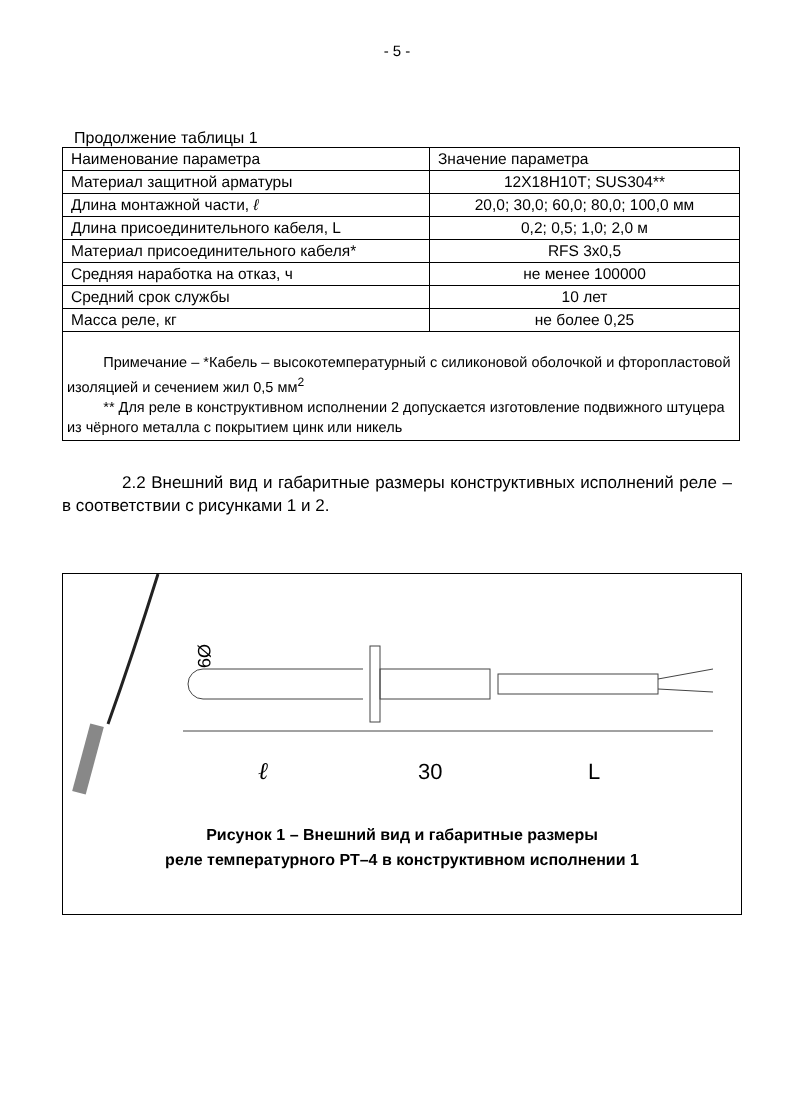- 5 -
Продолжение таблицы 1
| Наименование параметра | Значение параметра |
| Материал защитной арматуры | 12Х18Н10Т; SUS304** |
| Длина монтажной части, ℓ | 20,0; 30,0; 60,0; 80,0; 100,0 мм |
| Длина присоединительного кабеля, L | 0,2; 0,5; 1,0; 2,0 м |
| Материал присоединительного кабеля* | RFS 3х0,5 |
| Средняя наработка на отказ, ч | не менее 100000 |
| Средний срок службы | 10 лет |
| Масса реле, кг | не более 0,25 |
| Примечание – *Кабель – высокотемпературный с силиконовой оболочкой и фторопластовой изоляцией и сечением жил 0,5 мм<sup>2</sup> ** Для реле в конструктивном исполнении 2 допускается изготовление подвижного штуцера из чёрного металла с покрытием цинк или никель | |
2.2 Внешний вид и габаритные размеры конструктивных исполнений реле – в соответствии с рисунками 1 и 2.
ℓ
30
L
Ø9
Рисунок 1 – Внешний вид и габаритные размеры
реле температурного РТ–4 в конструктивном исполнении 1